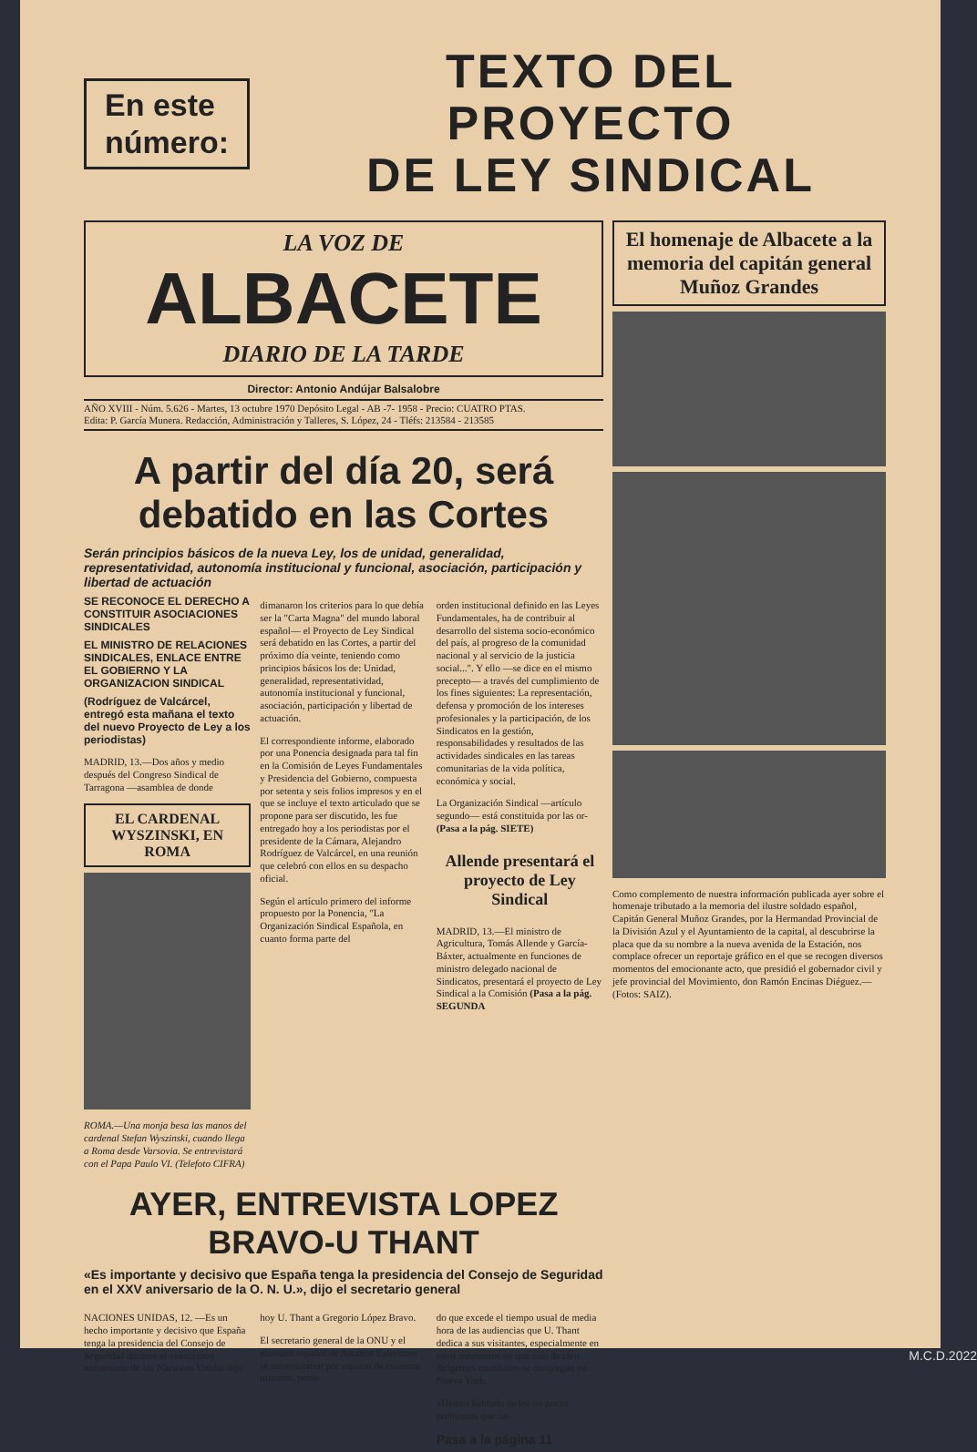En este
número:
TEXTO DEL PROYECTO
DE LEY SINDICAL
LA VOZ DE ALBACETE
DIARIO DE LA TARDE
Director: Antonio Andújar Balsalobre
AÑO XVIII - Núm. 5.626 - Martes, 13 octubre 1970 Depósito Legal - AB -7- 1958 - Precio: CUATRO PTAS.
Edita: P. García Munera. Redacción, Administración y Talleres, S. López, 24 - Tléfs: 213584 - 213585
A partir del día 20, será debatido en las Cortes
Serán principios básicos de la nueva Ley, los de unidad, generalidad, representatividad, autonomía institucional y funcional, asociación, participación y libertad de actuación
SE RECONOCE EL DERECHO A CONSTITUIR ASOCIACIONES SINDICALES
EL MINISTRO DE RELACIONES SINDICALES, ENLACE ENTRE EL GOBIERNO Y LA ORGANIZACION SINDICAL
(Rodríguez de Valcárcel, entregó esta mañana el texto del nuevo Proyecto de Ley a los periodistas)
MADRID, 13.—Dos años y medio después del Congreso Sindical de Tarragona —asamblea de donde
EL CARDENAL WYSZINSKI, EN ROMA
ROMA.—Una monja besa las manos del cardenal Stefan Wyszinski, cuando llega a Roma desde Varsovia. Se entrevistará con el Papa Paulo VI. (Telefoto CIFRA)
dimanaron los criterios para lo que debía ser la "Carta Magna" del mundo laboral español— el Proyecto de Ley Sindical será debatido en las Cortes, a partir del próximo día veinte, teniendo como principios básicos los de: Unidad, generalidad, representatividad, autonomía institucional y funcional, asociación, participación y libertad de actuación.
El correspondiente informe, elaborado por una Ponencia designada para tal fin en la Comisión de Leyes Fundamentales y Presidencia del Gobierno, compuesta por setenta y seis folios impresos y en el que se incluye el texto articulado que se propone para ser discutido, les fue entregado hoy a los periodistas por el presidente de la Cámara, Alejandro Rodríguez de Valcárcel, en una reunión que celebró con ellos en su despacho oficial.
Según el artículo primero del informe propuesto por la Ponencia, "La Organización Sindical Española, en cuanto forma parte del
orden institucional definido en las Leyes Fundamentales, ha de contribuir al desarrollo del sistema socio-económico del país, al progreso de la comunidad nacional y al servicio de la justicia social...". Y ello —se dice en el mismo precepto— a través del cumplimiento de los fines siguientes: La representación, defensa y promoción de los intereses profesionales y la participación, de los Sindicatos en la gestión, responsabilidades y resultados de las actividades sindicales en las tareas comunitarias de la vida política, económica y social.
La Organización Sindical —artículo segundo— está constituida por las or- (Pasa a la pág. SIETE)
Allende presentará el proyecto de Ley Sindical
MADRID, 13.—El ministro de Agricultura, Tomás Allende y García-Báxter, actualmente en funciones de ministro delegado nacional de Sindicatos, presentará el proyecto de Ley Sindical a la Comisión (Pasa a la pág. SEGUNDA
AYER, ENTREVISTA LOPEZ BRAVO-U THANT
«Es importante y decisivo que España tenga la presidencia del Consejo de Seguridad en el XXV aniversario de la O. N. U.», dijo el secretario general
NACIONES UNIDAS, 12. —Es un hecho importante y decisivo que España tenga la presidencia del Consejo de Seguridad durante el veinticinco aniversario de las Naciones Unidas dijo
hoy U. Thant a Gregorio López Bravo.
El secretario general de la ONU y el ministro español de Asuntos Exteriores se entrevistaron por espacio de cuarenta minutos, perío-
do que excede el tiempo usual de media hora de las audiencias que U. Thant dedica a sus visitantes, especialmente en estos momentos en que más de cien dirigentes mundiales se congregan en Nueva York.
«Hemos hablado de los no pocos problemas que tie-
Pasa a la página 11
El homenaje de Albacete a la memoria del capitán general Muñoz Grandes
Como complemento de nuestra información publicada ayer sobre el homenaje tributado a la memoria del ilustre soldado español, Capitán General Muñoz Grandes, por la Hermandad Provincial de la División Azul y el Ayuntamiento de la capital, al descubrirse la placa que da su nombre a la nueva avenida de la Estación, nos complace ofrecer un reportaje gráfico en el que se recogen diversos momentos del emocionante acto, que presidió el gobernador civil y jefe provincial del Movimiento, don Ramón Encinas Diéguez.—(Fotos: SAIZ).
M.C.D.2022